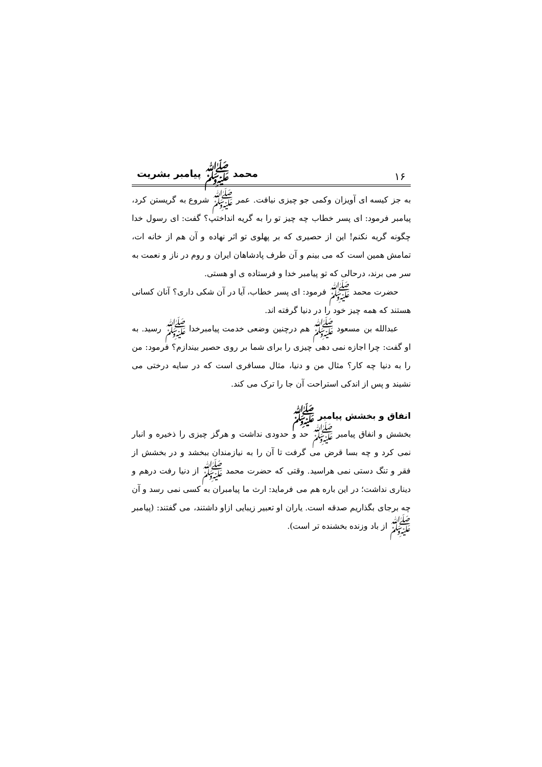۱۶ محمد ﷺ پیامبر بشریت
به جز کیسه ای آویزان وکمی جو چیزی نیافت. عمر ﷺ شروع به گریستن کرد، پیامبر فرمود: ای پسر خطاب چه چیز تو را به گریه انداختپ؟ گفت: ای رسول خدا چگونه گریه نکنم! این از حصیری که بر پهلوی تو اثر نهاده و آن هم از خانه ات، تمامش همین است که می بینم و آن طرف پادشاهان ایران و روم در ناز و نعمت به سر می برند، درحالی که تو پیامبر خدا و فرستاده ی او هستی.
حضرت محمد ﷺ فرمود: ای پسر خطاب، آیا در آن شکی داری؟ آنان کسانی هستند که همه چیز خود را در دنیا گرفته اند.
عبدالله بن مسعود ﷺ هم درچنین وضعی خدمت پیامبرخدا ﷺ رسید. به او گفت: چرا اجازه نمی دهی چیزی را برای شما بر روی حصیر بیندازم؟ فرمود: من را به دنیا چه کار؟ مثال من و دنیا، مثال مسافری است که در سایه درختی می نشیند و پس از اندکی استراحت آن جا را ترک می کند.
انفاق و بخشش پیامبر ﷺ
بخشش و انفاق پیامبر ﷺ حد و حدودی نداشت و هرگز چیزی را ذخیره و انبار نمی کرد و چه بسا قرض می گرفت تا آن را به نیازمندان ببخشد و در بخشش از فقر و تنگ دستی نمی هراسید. وقتی که حضرت محمد ﷺ از دنیا رفت درهم و دیناری نداشت؛ در این باره هم می فرماید: ارث ما پیامبران به کسی نمی رسد و آن چه برجای بگذاریم صدقه است. یاران او تعبیر زیبایی ازاو داشتند، می گفتند: (پیامبر ﷺ از باد وزنده بخشنده تر است).